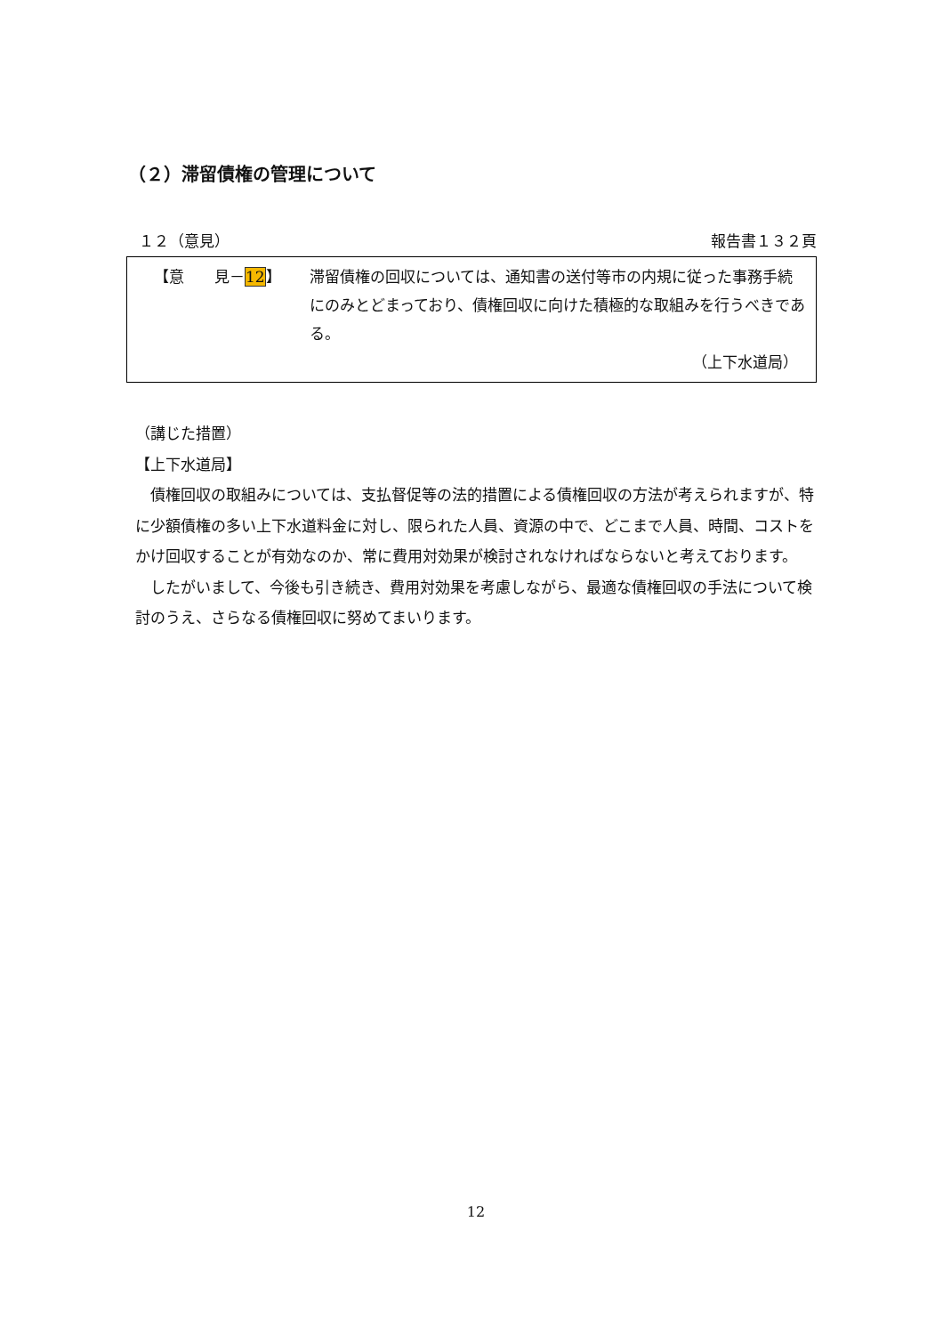（２）滞留債権の管理について
１２（意見） 報告書１３２頁
【意　　見－12】 滞留債権の回収については、通知書の送付等市の内規に従った事務手続にのみとどまっており、債権回収に向けた積極的な取組みを行うべきである。
（上下水道局）
（講じた措置）
【上下水道局】
債権回収の取組みについては、支払督促等の法的措置による債権回収の方法が考えられますが、特に少額債権の多い上下水道料金に対し、限られた人員、資源の中で、どこまで人員、時間、コストをかけ回収することが有効なのか、常に費用対効果が検討されなければならないと考えております。
したがいまして、今後も引き続き、費用対効果を考慮しながら、最適な債権回収の手法について検討のうえ、さらなる債権回収に努めてまいります。
12